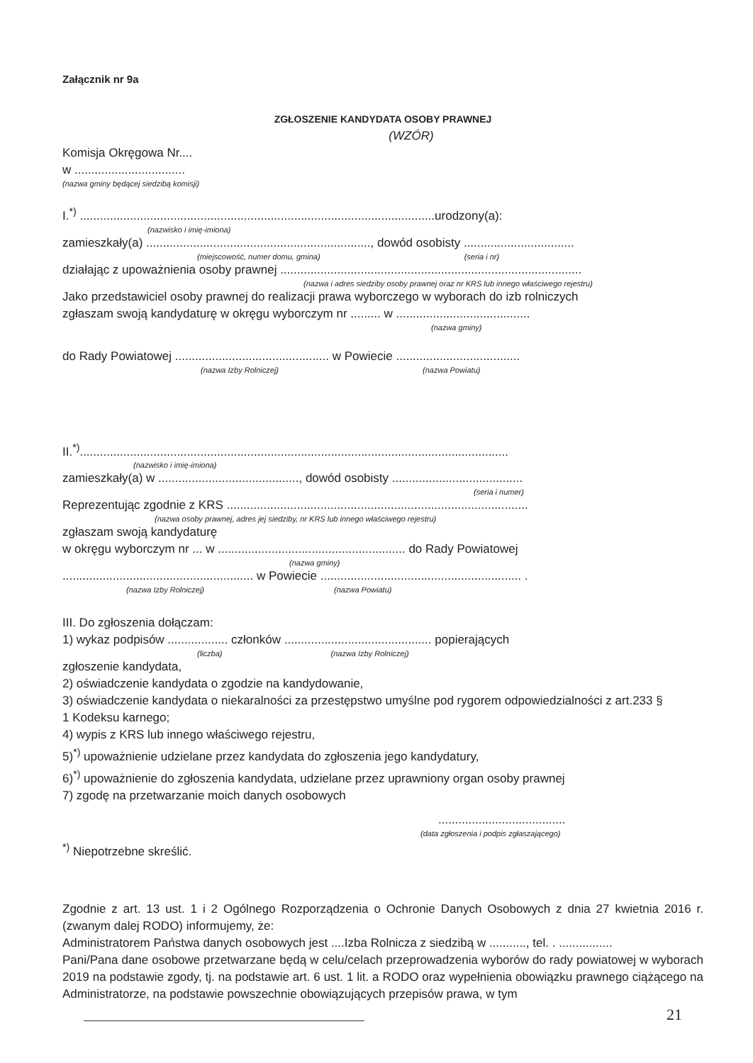Załącznik nr 9a
ZGŁOSZENIE KANDYDATA OSOBY PRAWNEJ
(WZÓR)
Komisja Okręgowa Nr....
w .................................
(nazwa gminy będącej siedzibą komisji)
I.<sup>*)</sup> ..........................................................................................................urodzony(a):
(nazwisko i imię-imiona)
zamieszkały(a) ..................................................................., dowód osobisty .................................
(miejscowość, numer domu, gmina) (seria i nr)
działając z upoważnienia osoby prawnej ..........................................................................................
(nazwa i adres siedziby osoby prawnej oraz nr KRS lub innego właściwego rejestru)
Jako przedstawiciel osoby prawnej do realizacji prawa wyborczego w wyborach do izb rolniczych
zgłaszam swoją kandydaturę w okręgu wyborczym nr ......... w ........................................
(nazwa gminy)
do Rady Powiatowej .............................................. w Powiecie .....................................
(nazwa Izby Rolniczej) (nazwa Powiatu)
II.<sup>*)</sup>................................................................................................................................
(nazwisko i imię-imiona)
zamieszkały(a) w .........................................., dowód osobisty .......................................
(seria i numer)
Reprezentując zgodnie z KRS ..........................................................................................
(nazwa osoby prawnej, adres jej siedziby, nr KRS lub innego właściwego rejestru)
zgłaszam swoją kandydaturę
w okręgu wyborczym nr ... w ........................................................ do Rady Powiatowej
(nazwa gminy)
......................................................... w Powiecie ............................................................ .
(nazwa Izby Rolniczej) (nazwa Powiatu)
III. Do zgłoszenia dołączam:
1) wykaz podpisów .................. członków ............................................ popierających
(liczba) (nazwa Izby Rolniczej)
zgłoszenie kandydata,
2) oświadczenie kandydata o zgodzie na kandydowanie,
3) oświadczenie kandydata o niekaralności za przestępstwo umyślne pod rygorem odpowiedzialności z art.233 §
1 Kodeksu karnego;
4) wypis z KRS lub innego właściwego rejestru,
5)<sup>*)</sup> upoważnienie udzielane przez kandydata do zgłoszenia jego kandydatury,
6)<sup>*)</sup> upoważnienie do zgłoszenia kandydata, udzielane przez uprawniony organ osoby prawnej
7) zgodę na przetwarzanie moich danych osobowych
......................................
(data zgłoszenia i podpis zgłaszającego)
<sup>*)</sup> Niepotrzebne skreślić.
Zgodnie z art. 13 ust. 1 i 2 Ogólnego Rozporządzenia o Ochronie Danych Osobowych z dnia 27 kwietnia 2016 r. (zwanym dalej RODO) informujemy, że:
Administratorem Państwa danych osobowych jest ....Izba Rolnicza z siedzibą w ..........., tel. . ................
Pani/Pana dane osobowe przetwarzane będą w celu/celach przeprowadzenia wyborów do rady powiatowej w wyborach 2019 na podstawie zgody, tj. na podstawie art. 6 ust. 1 lit. a RODO oraz wypełnienia obowiązku prawnego ciążącego na Administratorze, na podstawie powszechnie obowiązujących przepisów prawa, w tym
21